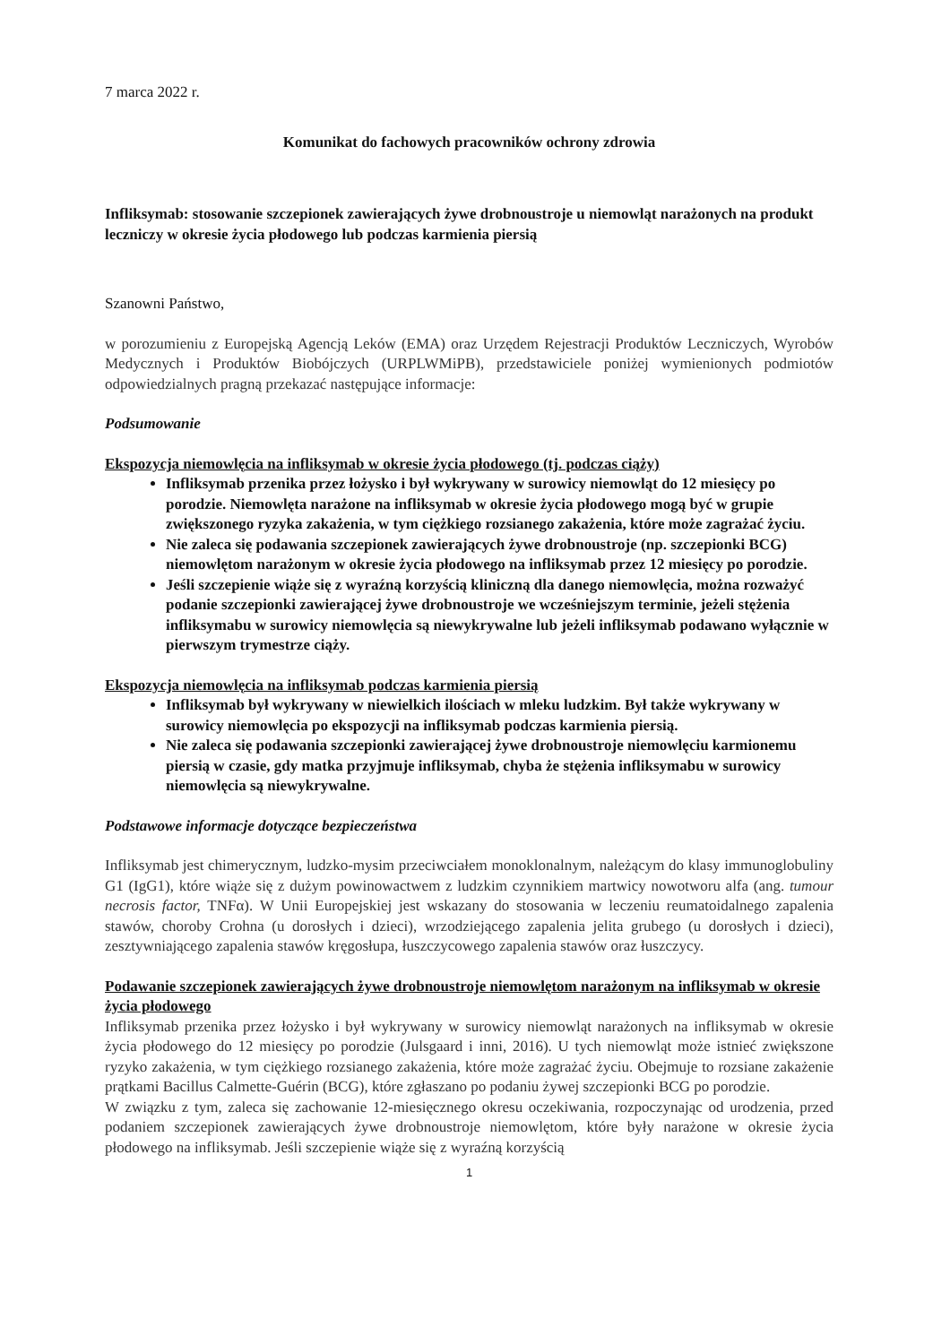7 marca 2022 r.
Komunikat do fachowych pracowników ochrony zdrowia
Infliksymab: stosowanie szczepionek zawierających żywe drobnoustroje u niemowląt narażonych na produkt leczniczy w okresie życia płodowego lub podczas karmienia piersią
Szanowni Państwo,
w porozumieniu z Europejską Agencją Leków (EMA) oraz Urzędem Rejestracji Produktów Leczniczych, Wyrobów Medycznych i Produktów Biobójczych (URPLWMiPB), przedstawiciele poniżej wymienionych podmiotów odpowiedzialnych pragną przekazać następujące informacje:
Podsumowanie
Ekspozycja niemowlęcia na infliksymab w okresie życia płodowego (tj. podczas ciąży)
Infliksymab przenika przez łożysko i był wykrywany w surowicy niemowląt do 12 miesięcy po porodzie. Niemowlęta narażone na infliksymab w okresie życia płodowego mogą być w grupie zwiększonego ryzyka zakażenia, w tym ciężkiego rozsianego zakażenia, które może zagrażać życiu.
Nie zaleca się podawania szczepionek zawierających żywe drobnoustroje (np. szczepionki BCG) niemowlętom narażonym w okresie życia płodowego na infliksymab przez 12 miesięcy po porodzie.
Jeśli szczepienie wiąże się z wyraźną korzyścią kliniczną dla danego niemowlęcia, można rozważyć podanie szczepionki zawierającej żywe drobnoustroje we wcześniejszym terminie, jeżeli stężenia infliksymabu w surowicy niemowlęcia są niewykrywalne lub jeżeli infliksymab podawano wyłącznie w pierwszym trymestrze ciąży.
Ekspozycja niemowlęcia na infliksymab podczas karmienia piersią
Infliksymab był wykrywany w niewielkich ilościach w mleku ludzkim. Był także wykrywany w surowicy niemowlęcia po ekspozycji na infliksymab podczas karmienia piersią.
Nie zaleca się podawania szczepionki zawierającej żywe drobnoustroje niemowlęciu karmionemu piersią w czasie, gdy matka przyjmuje infliksymab, chyba że stężenia infliksymabu w surowicy niemowlęcia są niewykrywalne.
Podstawowe informacje dotyczące bezpieczeństwa
Infliksymab jest chimerycznym, ludzko-mysim przeciwciałem monoklonalnym, należącym do klasy immunoglobuliny G1 (IgG1), które wiąże się z dużym powinowactwem z ludzkim czynnikiem martwicy nowotworu alfa (ang. tumour necrosis factor, TNFα). W Unii Europejskiej jest wskazany do stosowania w leczeniu reumatoidalnego zapalenia stawów, choroby Crohna (u dorosłych i dzieci), wrzodziejącego zapalenia jelita grubego (u dorosłych i dzieci), zesztywniającego zapalenia stawów kręgosłupa, łuszczycowego zapalenia stawów oraz łuszczycy.
Podawanie szczepionek zawierających żywe drobnoustroje niemowlętom narażonym na infliksymab w okresie życia płodowego
Infliksymab przenika przez łożysko i był wykrywany w surowicy niemowląt narażonych na infliksymab w okresie życia płodowego do 12 miesięcy po porodzie (Julsgaard i inni, 2016). U tych niemowląt może istnieć zwiększone ryzyko zakażenia, w tym ciężkiego rozsianego zakażenia, które może zagrażać życiu. Obejmuje to rozsiane zakażenie prątkami Bacillus Calmette-Guérin (BCG), które zgłaszano po podaniu żywej szczepionki BCG po porodzie.
W związku z tym, zaleca się zachowanie 12-miesięcznego okresu oczekiwania, rozpoczynając od urodzenia, przed podaniem szczepionek zawierających żywe drobnoustroje niemowlętom, które były narażone w okresie życia płodowego na infliksymab. Jeśli szczepienie wiąże się z wyraźną korzyścią
1